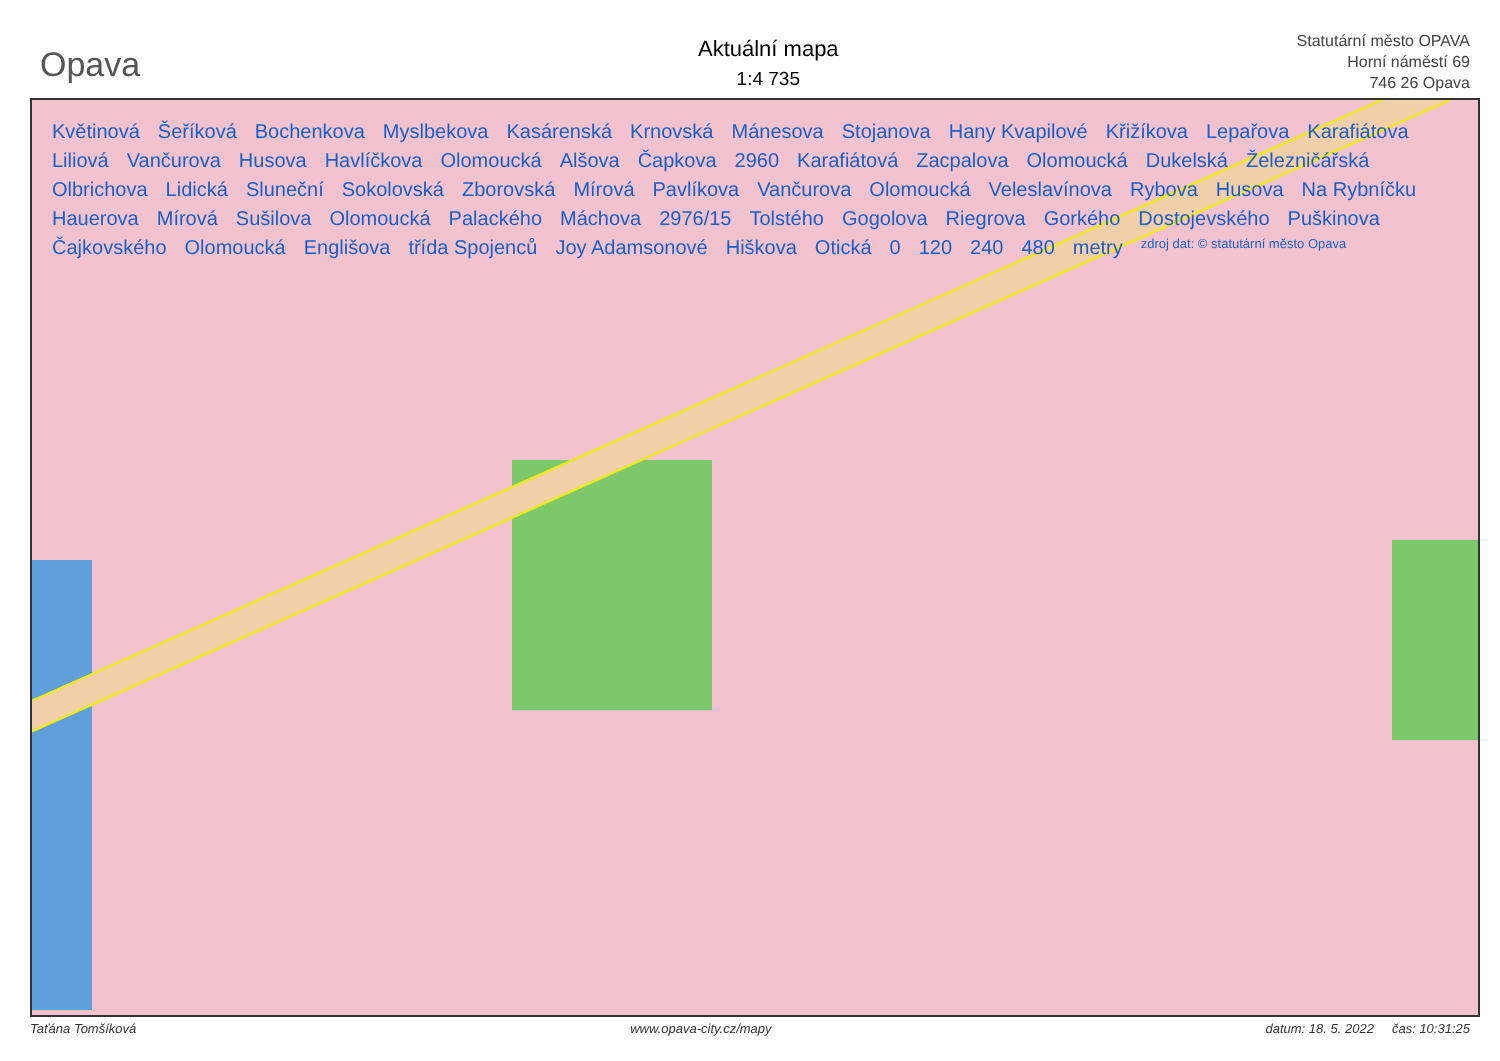Opava
Aktuální mapa
1:4 735
Statutární město OPAVA
Horní náměstí 69
746 26 Opava
Květinová Šeříková Bochenkova Myslbekova Kasárenská Krnovská Mánesova Stojanova Hany Kvapilové Křižíkova Lepařova Karafiátova Liliová Vančurova Husova Havlíčkova Olomoucká Alšova Čapkova 2960 Karafiátová Zacpalova Olomoucká Dukelská Železničářská Olbrichova Lidická Sluneční Sokolovská Zborovská Mírová Pavlíkova Vančurova Olomoucká Veleslavínova Rybova Husova Na Rybníčku Hauerova Mírová Sušilova Olomoucká Palackého Máchova 2976/15 Tolstého Gogolova Riegrova Gorkého Dostojevského Puškinova Čajkovského Olomoucká Englišova třída Spojenců Joy Adamsonové Hiškova Otická 0 120 240 480 metry zdroj dat: © statutární město Opava
Taťána Tomšíková www.opava-city.cz/mapy datum: 18. 5. 2022 čas: 10:31:25